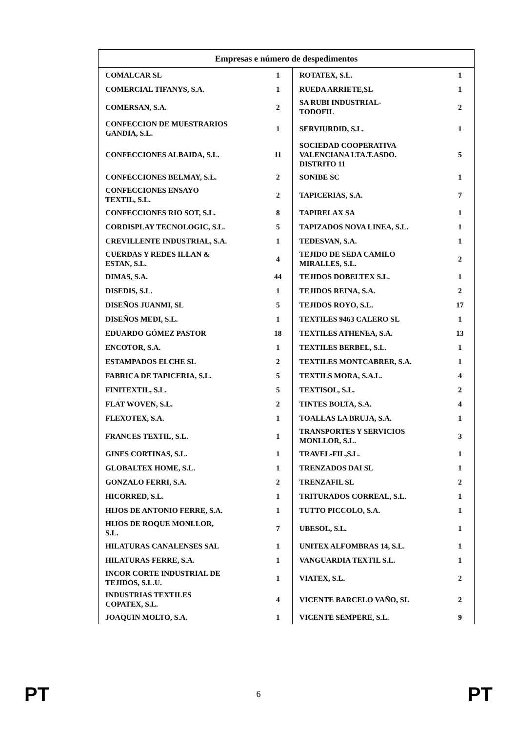| Empresas e número de despedimentos | | | |
| --- | --- | --- | --- |
| COMALCAR SL | 1 | ROTATEX, S.L. | 1 |
| COMERCIAL TIFANYS, S.A. | 1 | RUEDA ARRIETE,SL | 1 |
| COMERSAN, S.A. | 2 | SA RUBI INDUSTRIAL- TODOFIL | 2 |
| CONFECCION DE MUESTRARIOS GANDIA, S.L. | 1 | SERVIURDID, S.L. | 1 |
| CONFECCIONES ALBAIDA, S.L. | 11 | SOCIEDAD COOPERATIVA VALENCIANA LTA.T.ASDO. DISTRITO 11 | 5 |
| CONFECCIONES BELMAY, S.L. | 2 | SONIBE SC | 1 |
| CONFECCIONES ENSAYO TEXTIL, S.L. | 2 | TAPICERIAS, S.A. | 7 |
| CONFECCIONES RIO SOT, S.L. | 8 | TAPIRELAX SA | 1 |
| CORDISPLAY TECNOLOGIC, S.L. | 5 | TAPIZADOS NOVA LINEA, S.L. | 1 |
| CREVILLENTE INDUSTRIAL, S.A. | 1 | TEDESVAN, S.A. | 1 |
| CUERDAS Y REDES ILLAN & ESTAN, S.L. | 4 | TEJIDO DE SEDA CAMILO MIRALLES, S.L. | 2 |
| DIMAS, S.A. | 44 | TEJIDOS DOBELTEX S.L. | 1 |
| DISEDIS, S.L. | 1 | TEJIDOS REINA, S.A. | 2 |
| DISEÑOS JUANMI, SL | 5 | TEJIDOS ROYO, S.L. | 17 |
| DISEÑOS MEDI, S.L. | 1 | TEXTILES 9463 CALERO SL | 1 |
| EDUARDO GÓMEZ PASTOR | 18 | TEXTILES ATHENEA, S.A. | 13 |
| ENCOTOR, S.A. | 1 | TEXTILES BERBEL, S.L. | 1 |
| ESTAMPADOS ELCHE SL | 2 | TEXTILES MONTCABRER, S.A. | 1 |
| FABRICA DE TAPICERIA, S.L. | 5 | TEXTILS MORA, S.A.L. | 4 |
| FINITEXTIL, S.L. | 5 | TEXTISOL, S.L. | 2 |
| FLAT WOVEN, S.L. | 2 | TINTES BOLTA, S.A. | 4 |
| FLEXOTEX, S.A. | 1 | TOALLAS LA BRUJA, S.A. | 1 |
| FRANCES TEXTIL, S.L. | 1 | TRANSPORTES Y SERVICIOS MONLLOR, S.L. | 3 |
| GINES CORTINAS, S.L. | 1 | TRAVEL-FIL,S.L. | 1 |
| GLOBALTEX HOME, S.L. | 1 | TRENZADOS DAI SL | 1 |
| GONZALO FERRI, S.A. | 2 | TRENZAFIL SL | 2 |
| HICORRED, S.L. | 1 | TRITURADOS CORREAL, S.L. | 1 |
| HIJOS DE ANTONIO FERRE, S.A. | 1 | TUTTO PICCOLO, S.A. | 1 |
| HIJOS DE ROQUE MONLLOR, S.L. | 7 | UBESOL, S.L. | 1 |
| HILATURAS CANALENSES SAL | 1 | UNITEX ALFOMBRAS 14, S.L. | 1 |
| HILATURAS FERRE, S.A. | 1 | VANGUARDIA TEXTIL S.L. | 1 |
| INCOR CORTE INDUSTRIAL DE TEJIDOS, S.L.U. | 1 | VIATEX, S.L. | 2 |
| INDUSTRIAS TEXTILES COPATEX, S.L. | 4 | VICENTE BARCELO VAÑO, SL | 2 |
| JOAQUIN MOLTO, S.A. | 1 | VICENTE SEMPERE, S.L. | 9 |
PT 6 PT